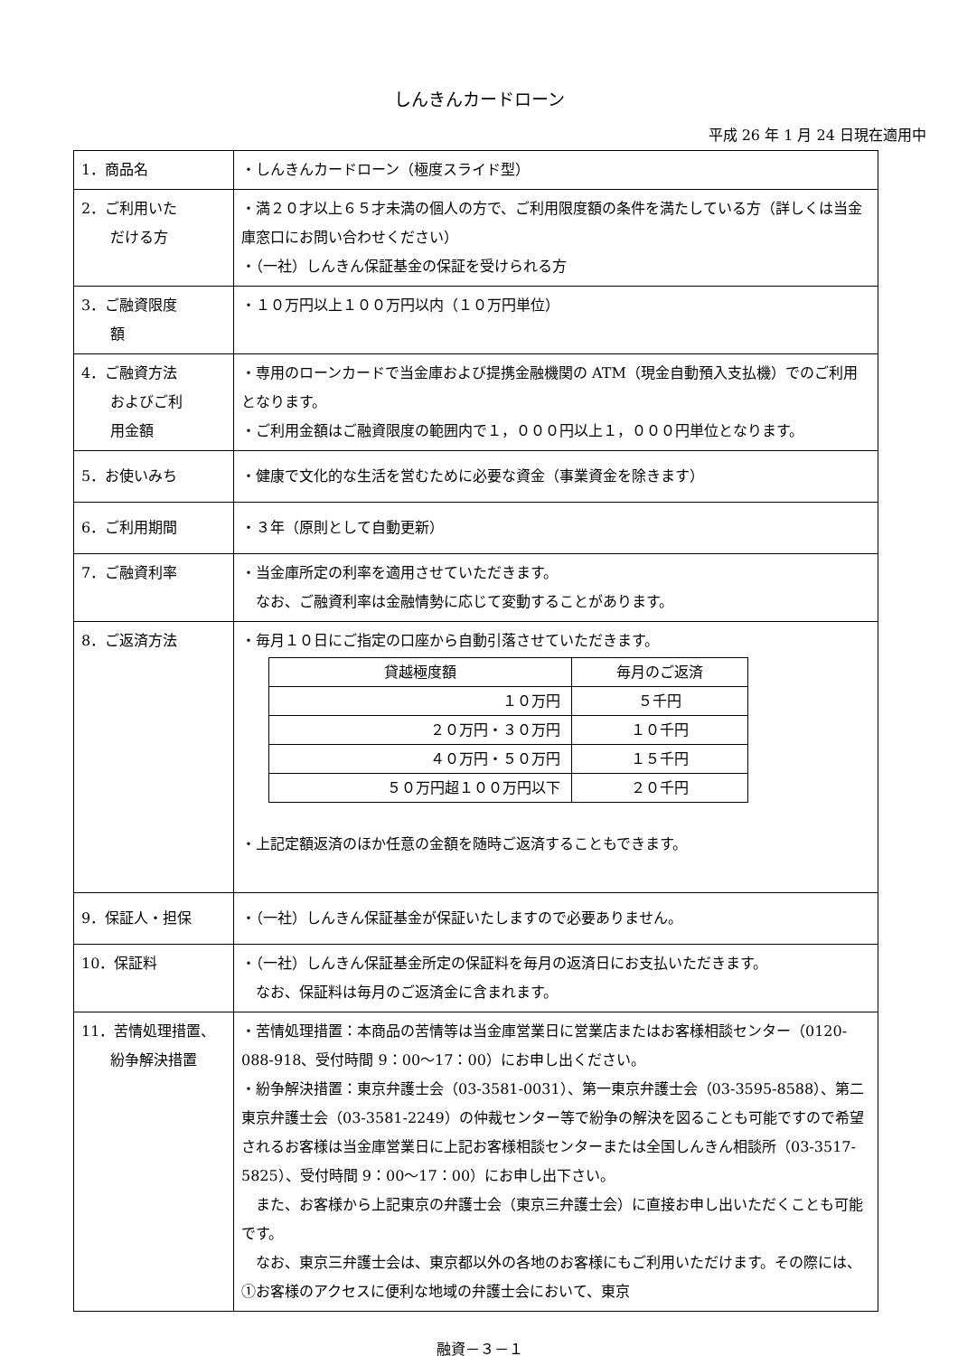しんきんカードローン
平成 26 年 1 月 24 日現在適用中
| 1．商品名 | ・しんきんカードローン（極度スライド型） |
| 2．ご利用いた だける方 | ・満２０才以上６５才未満の個人の方で、ご利用限度額の条件を満たしている方（詳しくは当金庫窓口にお問い合わせください） ・（一社）しんきん保証基金の保証を受けられる方 |
| 3．ご融資限度 額 | ・１０万円以上１００万円以内（１０万円単位） |
| 4．ご融資方法 およびご利 用金額 | ・専用のローンカードで当金庫および提携金融機関の ATM（現金自動預入支払機）でのご利用となります。 ・ご利用金額はご融資限度の範囲内で１，０００円以上１，０００円単位となります。 |
| 5．お使いみち | ・健康で文化的な生活を営むために必要な資金（事業資金を除きます） |
| 6．ご利用期間 | ・３年（原則として自動更新） |
| 7．ご融資利率 | ・当金庫所定の利率を適用させていただきます。 なお、ご融資利率は金融情勢に応じて変動することがあります。 |
| 8．ご返済方法 | ・毎月１０日にご指定の口座から自動引落させていただきます。 / 貸越極度額 / 毎月のご返済 / / １０万円 / ５千円 / / ２０万円・３０万円 / １０千円 / / ４０万円・５０万円 / １５千円 / / ５０万円超１００万円以下 / ２０千円 / ・上記定額返済のほか任意の金額を随時ご返済することもできます。 |
| 9．保証人・担保 | ・（一社）しんきん保証基金が保証いたしますので必要ありません。 |
| 10．保証料 | ・（一社）しんきん保証基金所定の保証料を毎月の返済日にお支払いただきます。 なお、保証料は毎月のご返済金に含まれます。 |
| 11．苦情処理措置、 紛争解決措置 | ・苦情処理措置：本商品の苦情等は当金庫営業日に営業店またはお客様相談センター（0120-088-918、受付時間 9：00～17：00）にお申し出ください。 ・紛争解決措置：東京弁護士会（03-3581-0031）、第一東京弁護士会（03-3595-8588）、第二東京弁護士会（03-3581-2249）の仲裁センター等で紛争の解決を図ることも可能ですので希望されるお客様は当金庫営業日に上記お客様相談センターまたは全国しんきん相談所（03-3517-5825）、受付時間 9：00～17：00）にお申し出下さい。 また、お客様から上記東京の弁護士会（東京三弁護士会）に直接お申し出いただくことも可能です。 なお、東京三弁護士会は、東京都以外の各地のお客様にもご利用いただけます。その際には、①お客様のアクセスに便利な地域の弁護士会において、東京 |
融資－３－１